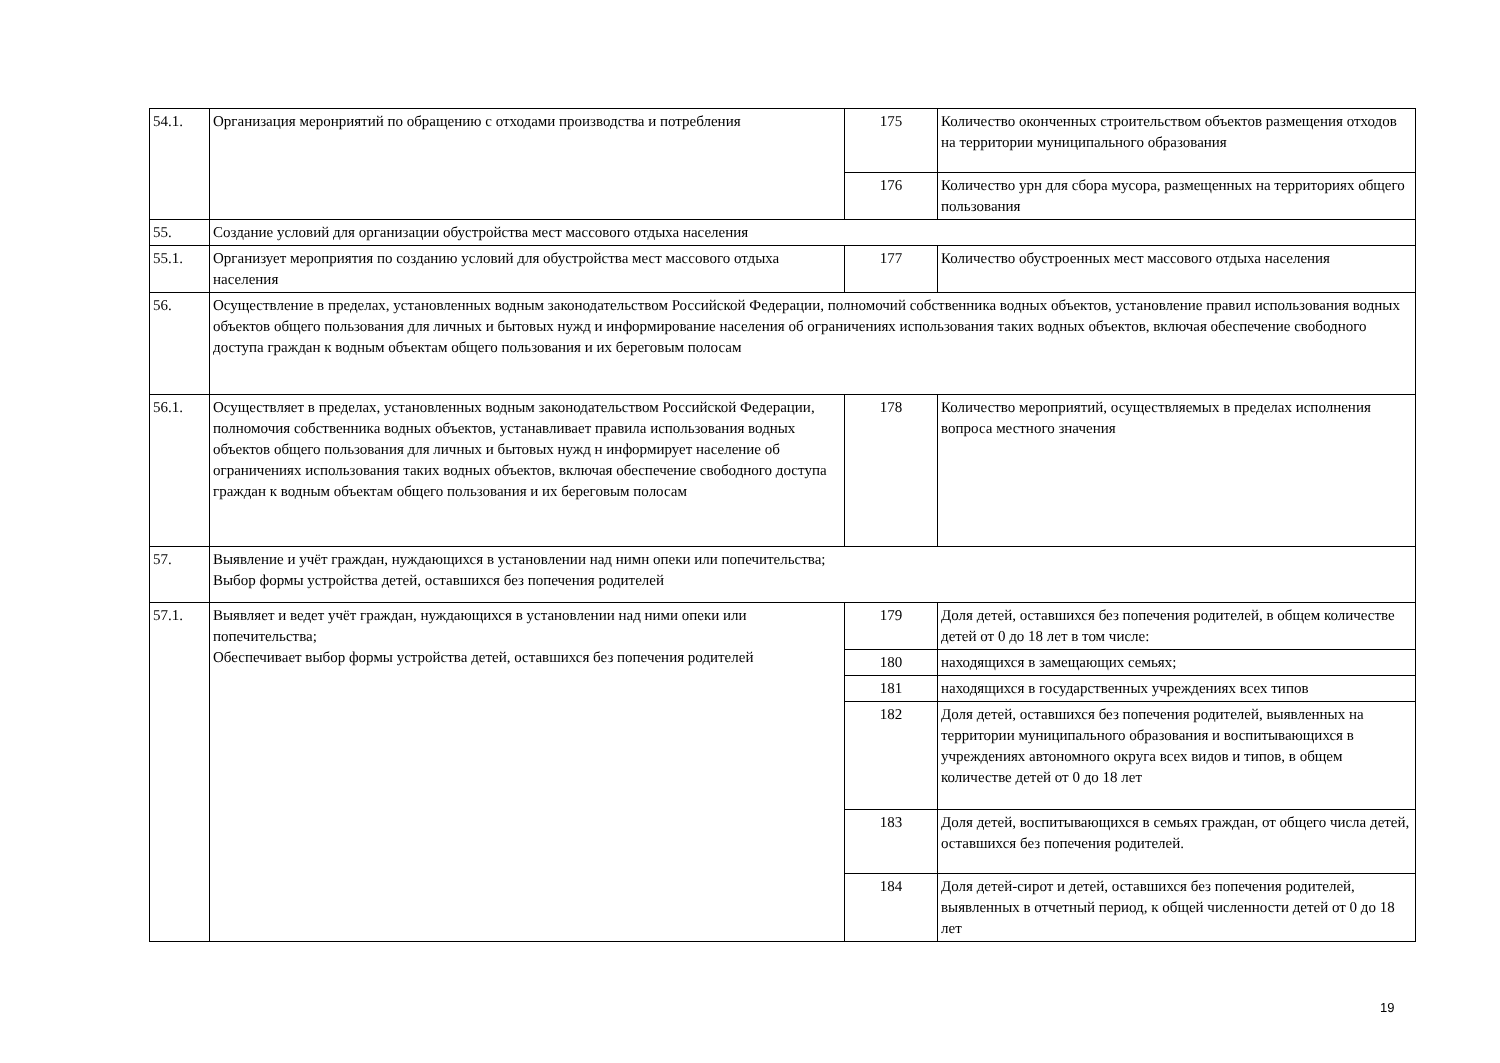| 54.1. | Организация меронриятий по обращению с отходами производства и потребления | 175 | Количество оконченных строительством объектов размещения отходов на территории муниципального образования |
| | | 176 | Количество урн для сбора мусора, размещенных на территориях общего пользования |
| 55. | Создание условий для организации обустройства мест массового отдыха населения | | |
| 55.1. | Организует мероприятия по созданию условий для обустройства мест массового отдыха населения | 177 | Количество обустроенных мест массового отдыха населения |
| 56. | Осуществление в пределах, установленных водным законодательством Российской Федерации, полномочий собственника водных объектов, установление правил использования водных объектов общего пользования для личных и бытовых нужд и информирование населения об ограничениях использования таких водных объектов, включая обеспечение свободного доступа граждан к водным объектам общего пользования и их береговым полосам | | |
| 56.1. | Осуществляет в пределах, установленных водным законодательством Российской Федерации, полномочия собственника водных объектов, устанавливает правила использования водных объектов общего пользования для личных и бытовых нужд н информирует население об ограничениях использования таких водных объектов, включая обеспечение свободного доступа граждан к водным объектам общего пользования и их береговым полосам | 178 | Количество мероприятий, осуществляемых в пределах исполнения вопроса местного значения |
| 57. | Выявление и учёт граждан, нуждающихся в установлении над нимн опеки или попечительства; Выбор формы устройства детей, оставшихся без попечения родителей | | |
| 57.1. | Выявляет и ведет учёт граждан, нуждающихся в установлении над ними опеки или попечительства; Обеспечивает выбор формы устройства детей, оставшихся без попечения родителей | 179 | Доля детей, оставшихся без попечения родителей, в общем количестве детей от 0 до 18 лет в том числе: |
| | | 180 | находящихся в замещающих семьях; |
| | | 181 | находящихся в государственных учреждениях всех типов |
| | | 182 | Доля детей, оставшихся без попечения родителей, выявленных на территории муниципального образования и воспитывающихся в учреждениях автономного округа всех видов и типов, в общем количестве детей от 0 до 18 лет |
| | | 183 | Доля детей, воспитывающихся в семьях граждан, от общего числа детей, оставшихся без попечения родителей. |
| | | 184 | Доля детей-сирот и детей, оставшихся без попечения родителей, выявленных в отчетный период, к общей численности детей от 0 до 18 лет |
19